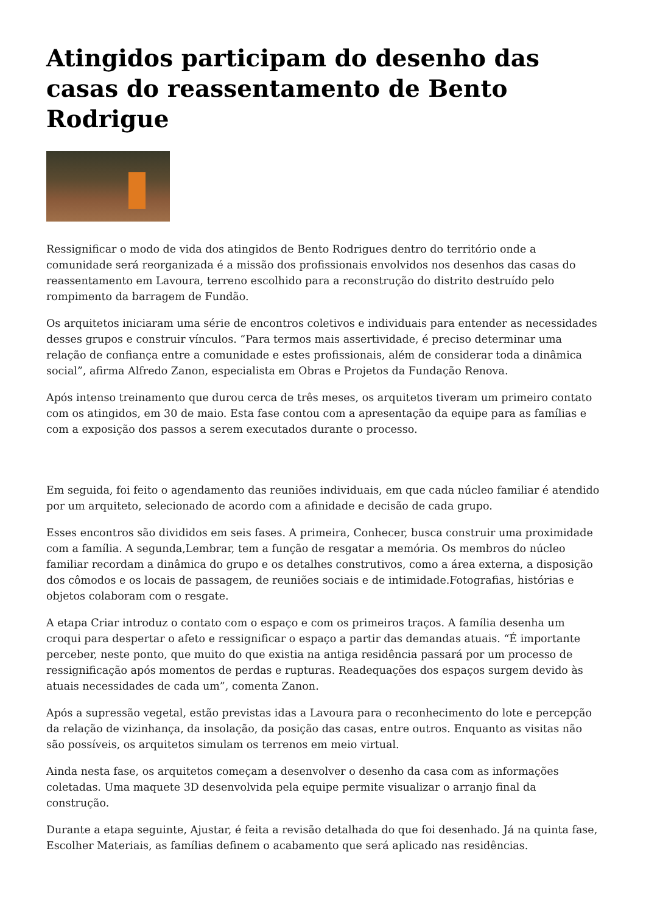Atingidos participam do desenho das casas do reassentamento de Bento Rodrigue
Ressignificar o modo de vida dos atingidos de Bento Rodrigues dentro do território onde a comunidade será reorganizada é a missão dos profissionais envolvidos nos desenhos das casas do reassentamento em Lavoura, terreno escolhido para a reconstrução do distrito destruído pelo rompimento da barragem de Fundão.
Os arquitetos iniciaram uma série de encontros coletivos e individuais para entender as necessidades desses grupos e construir vínculos. “Para termos mais assertividade, é preciso determinar uma relação de confiança entre a comunidade e estes profissionais, além de considerar toda a dinâmica social”, afirma Alfredo Zanon, especialista em Obras e Projetos da Fundação Renova.
Após intenso treinamento que durou cerca de três meses, os arquitetos tiveram um primeiro contato com os atingidos, em 30 de maio. Esta fase contou com a apresentação da equipe para as famílias e com a exposição dos passos a serem executados durante o processo.
Em seguida, foi feito o agendamento das reuniões individuais, em que cada núcleo familiar é atendido por um arquiteto, selecionado de acordo com a afinidade e decisão de cada grupo.
Esses encontros são divididos em seis fases. A primeira, Conhecer, busca construir uma proximidade com a família. A segunda,Lembrar, tem a função de resgatar a memória. Os membros do núcleo familiar recordam a dinâmica do grupo e os detalhes construtivos, como a área externa, a disposição dos cômodos e os locais de passagem, de reuniões sociais e de intimidade.Fotografias, histórias e objetos colaboram com o resgate.
A etapa Criar introduz o contato com o espaço e com os primeiros traços. A família desenha um croqui para despertar o afeto e ressignificar o espaço a partir das demandas atuais. “É importante perceber, neste ponto, que muito do que existia na antiga residência passará por um processo de ressignificação após momentos de perdas e rupturas. Readequações dos espaços surgem devido às atuais necessidades de cada um”, comenta Zanon.
Após a supressão vegetal, estão previstas idas a Lavoura para o reconhecimento do lote e percepção da relação de vizinhança, da insolação, da posição das casas, entre outros. Enquanto as visitas não são possíveis, os arquitetos simulam os terrenos em meio virtual.
Ainda nesta fase, os arquitetos começam a desenvolver o desenho da casa com as informações coletadas. Uma maquete 3D desenvolvida pela equipe permite visualizar o arranjo final da construção.
Durante a etapa seguinte, Ajustar, é feita a revisão detalhada do que foi desenhado. Já na quinta fase, Escolher Materiais, as famílias definem o acabamento que será aplicado nas residências.